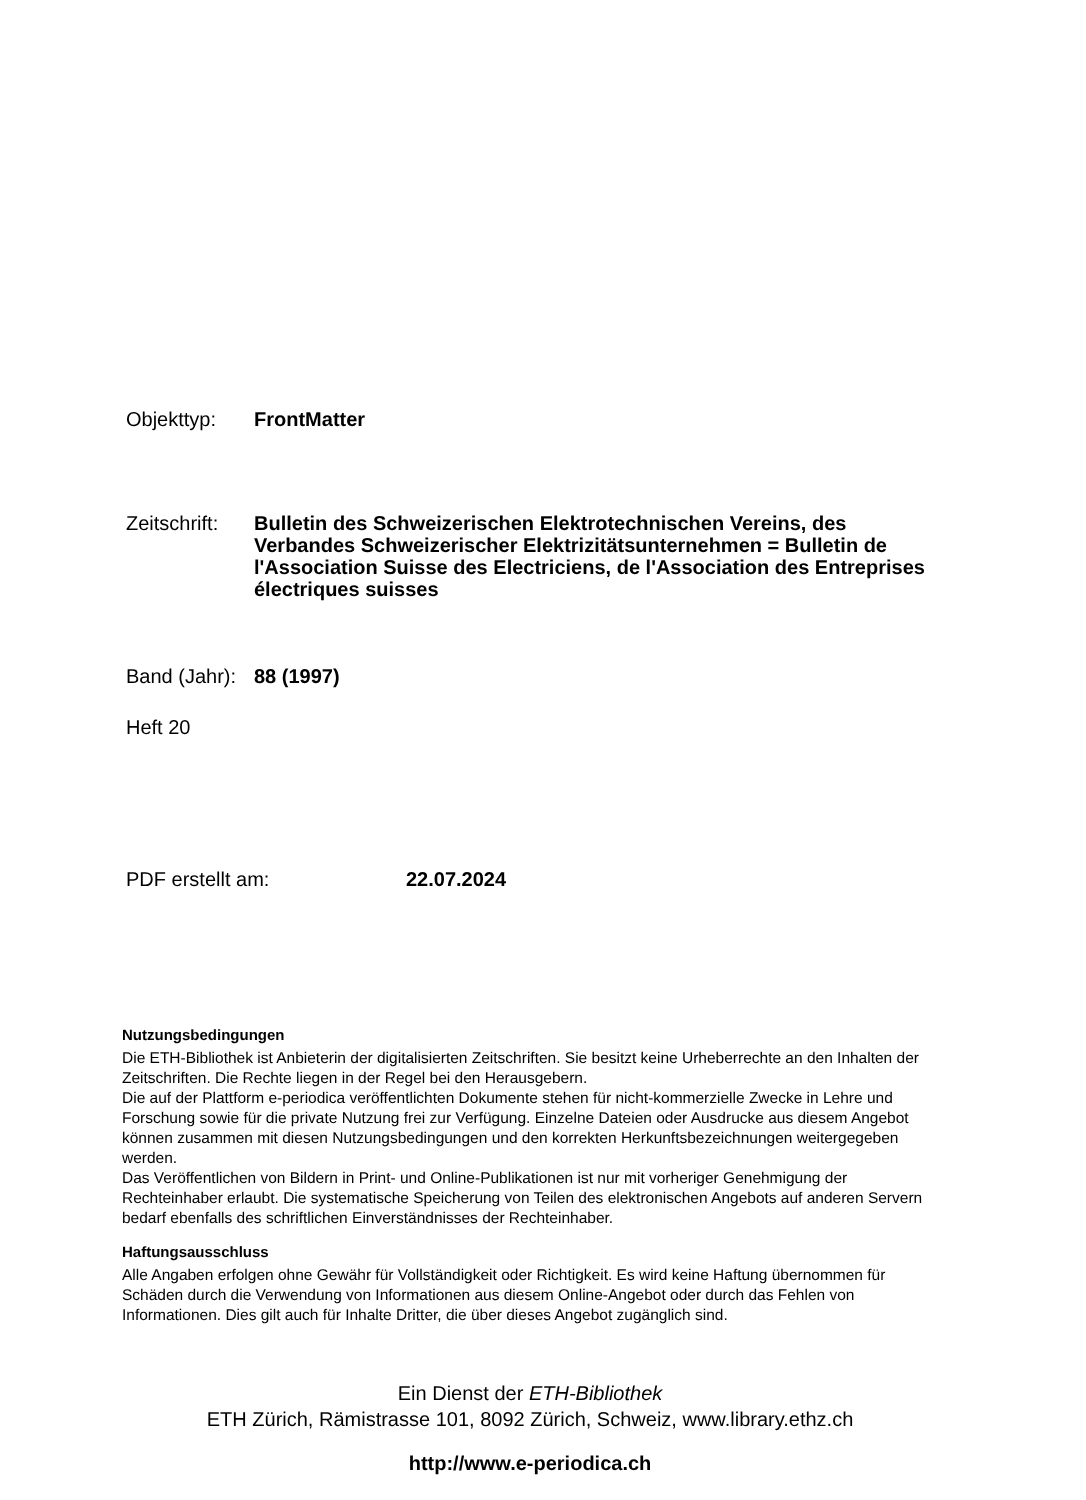Objekttyp: FrontMatter
Zeitschrift: Bulletin des Schweizerischen Elektrotechnischen Vereins, des Verbandes Schweizerischer Elektrizitätsunternehmen = Bulletin de l'Association Suisse des Electriciens, de l'Association des Entreprises électriques suisses
Band (Jahr): 88 (1997)
Heft 20
PDF erstellt am: 22.07.2024
Nutzungsbedingungen
Die ETH-Bibliothek ist Anbieterin der digitalisierten Zeitschriften. Sie besitzt keine Urheberrechte an den Inhalten der Zeitschriften. Die Rechte liegen in der Regel bei den Herausgebern.
Die auf der Plattform e-periodica veröffentlichten Dokumente stehen für nicht-kommerzielle Zwecke in Lehre und Forschung sowie für die private Nutzung frei zur Verfügung. Einzelne Dateien oder Ausdrucke aus diesem Angebot können zusammen mit diesen Nutzungsbedingungen und den korrekten Herkunftsbezeichnungen weitergegeben werden.
Das Veröffentlichen von Bildern in Print- und Online-Publikationen ist nur mit vorheriger Genehmigung der Rechteinhaber erlaubt. Die systematische Speicherung von Teilen des elektronischen Angebots auf anderen Servern bedarf ebenfalls des schriftlichen Einverständnisses der Rechteinhaber.
Haftungsausschluss
Alle Angaben erfolgen ohne Gewähr für Vollständigkeit oder Richtigkeit. Es wird keine Haftung übernommen für Schäden durch die Verwendung von Informationen aus diesem Online-Angebot oder durch das Fehlen von Informationen. Dies gilt auch für Inhalte Dritter, die über dieses Angebot zugänglich sind.
Ein Dienst der ETH-Bibliothek
ETH Zürich, Rämistrasse 101, 8092 Zürich, Schweiz, www.library.ethz.ch
http://www.e-periodica.ch